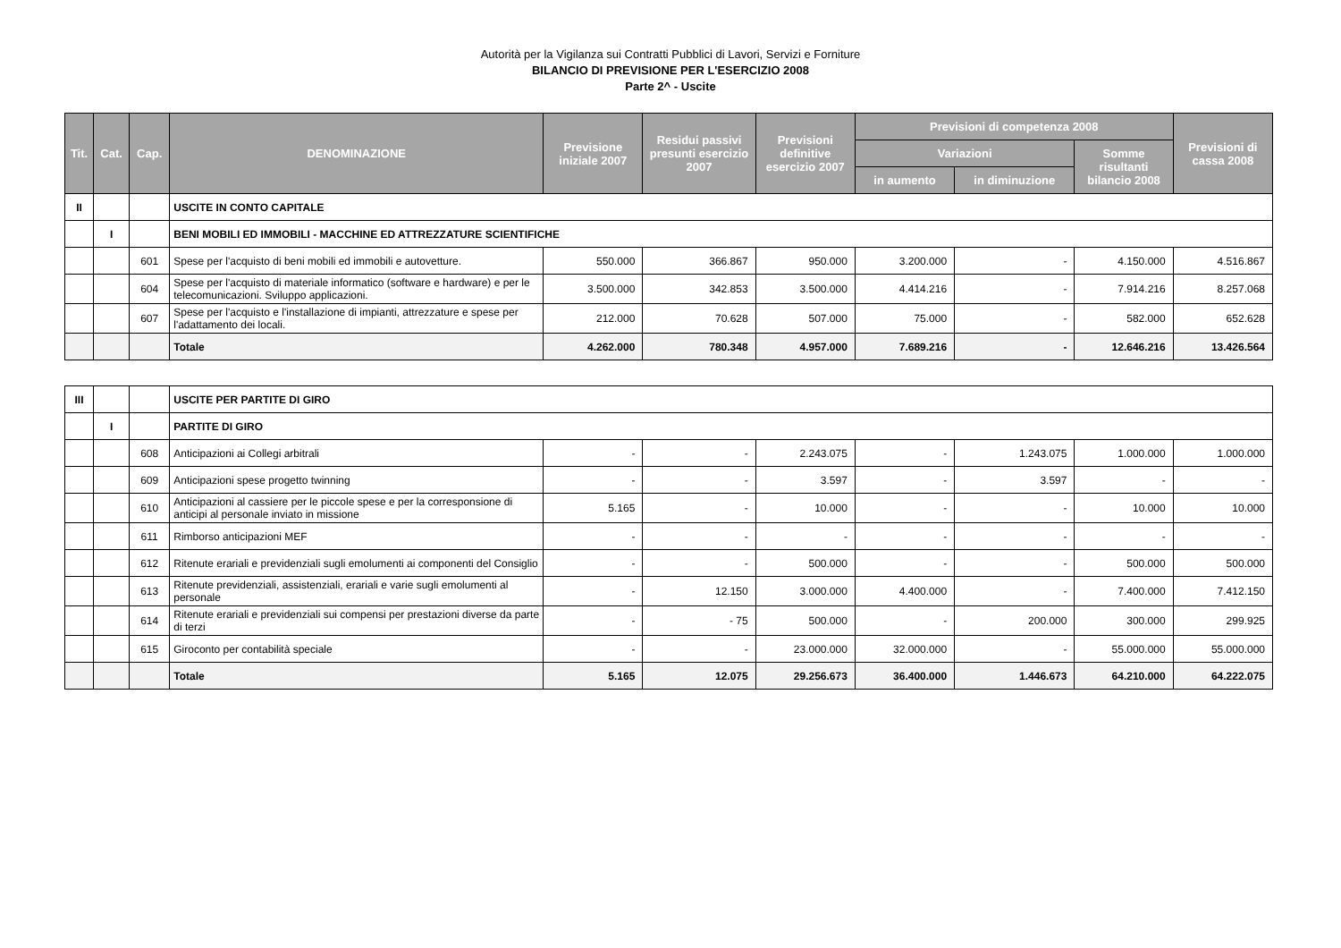Autorità per la Vigilanza sui Contratti Pubblici di Lavori, Servizi e Forniture
BILANCIO DI PREVISIONE PER L'ESERCIZIO 2008
Parte 2^ - Uscite
| Tit. | Cat. | Cap. | DENOMINAZIONE | Previsione iniziale 2007 | Residui passivi presunti esercizio 2007 | Previsioni definitive esercizio 2007 | Previsioni di competenza 2008 | | | Previsioni di cassa 2008 |
| --- | --- | --- | --- | --- | --- | --- | --- | --- | --- | --- |
| | | | | | | | Variazioni | | Somme risultanti bilancio 2008 | |
| | | | | | | | in aumento | in diminuzione | | |
| II | | | USCITE IN CONTO CAPITALE | | | | | | | |
| | I | | BENI MOBILI ED IMMOBILI - MACCHINE ED ATTREZZATURE SCIENTIFICHE | | | | | | | |
| | | 601 | Spese per l'acquisto di beni mobili ed immobili e autovetture. | 550.000 | 366.867 | 950.000 | 3.200.000 | - | 4.150.000 | 4.516.867 |
| | | 604 | Spese per l'acquisto di materiale informatico (software e hardware) e per le telecomunicazioni. Sviluppo applicazioni. | 3.500.000 | 342.853 | 3.500.000 | 4.414.216 | - | 7.914.216 | 8.257.068 |
| | | 607 | Spese per l'acquisto e l'installazione di impianti, attrezzature e spese per l'adattamento dei locali. | 212.000 | 70.628 | 507.000 | 75.000 | - | 582.000 | 652.628 |
| | | | Totale | 4.262.000 | 780.348 | 4.957.000 | 7.689.216 | - | 12.646.216 | 13.426.564 |
| III | | | USCITE PER PARTITE DI GIRO | | | | | | | |
| | I | | PARTITE DI GIRO | | | | | | | |
| | | 608 | Anticipazioni ai Collegi arbitrali | - | - | 2.243.075 | - | 1.243.075 | 1.000.000 | 1.000.000 |
| | | 609 | Anticipazioni spese progetto twinning | - | - | 3.597 | - | 3.597 | - | - |
| | | 610 | Anticipazioni al cassiere per le piccole spese e per la corresponsione di anticipi al personale inviato in missione | 5.165 | - | 10.000 | - | - | 10.000 | 10.000 |
| | | 611 | Rimborso anticipazioni MEF | - | - | - | - | - | - | - |
| | | 612 | Ritenute erariali e previdenziali sugli emolumenti ai componenti del Consiglio | - | - | 500.000 | - | - | 500.000 | 500.000 |
| | | 613 | Ritenute previdenziali, assistenziali, erariali e varie sugli emolumenti al personale | - | 12.150 | 3.000.000 | 4.400.000 | - | 7.400.000 | 7.412.150 |
| | | 614 | Ritenute erariali e previdenziali sui compensi per prestazioni diverse da parte di terzi | - | - 75 | 500.000 | - | 200.000 | 300.000 | 299.925 |
| | | 615 | Giroconto per contabilità speciale | - | - | 23.000.000 | 32.000.000 | - | 55.000.000 | 55.000.000 |
| | | | Totale | 5.165 | 12.075 | 29.256.673 | 36.400.000 | 1.446.673 | 64.210.000 | 64.222.075 |